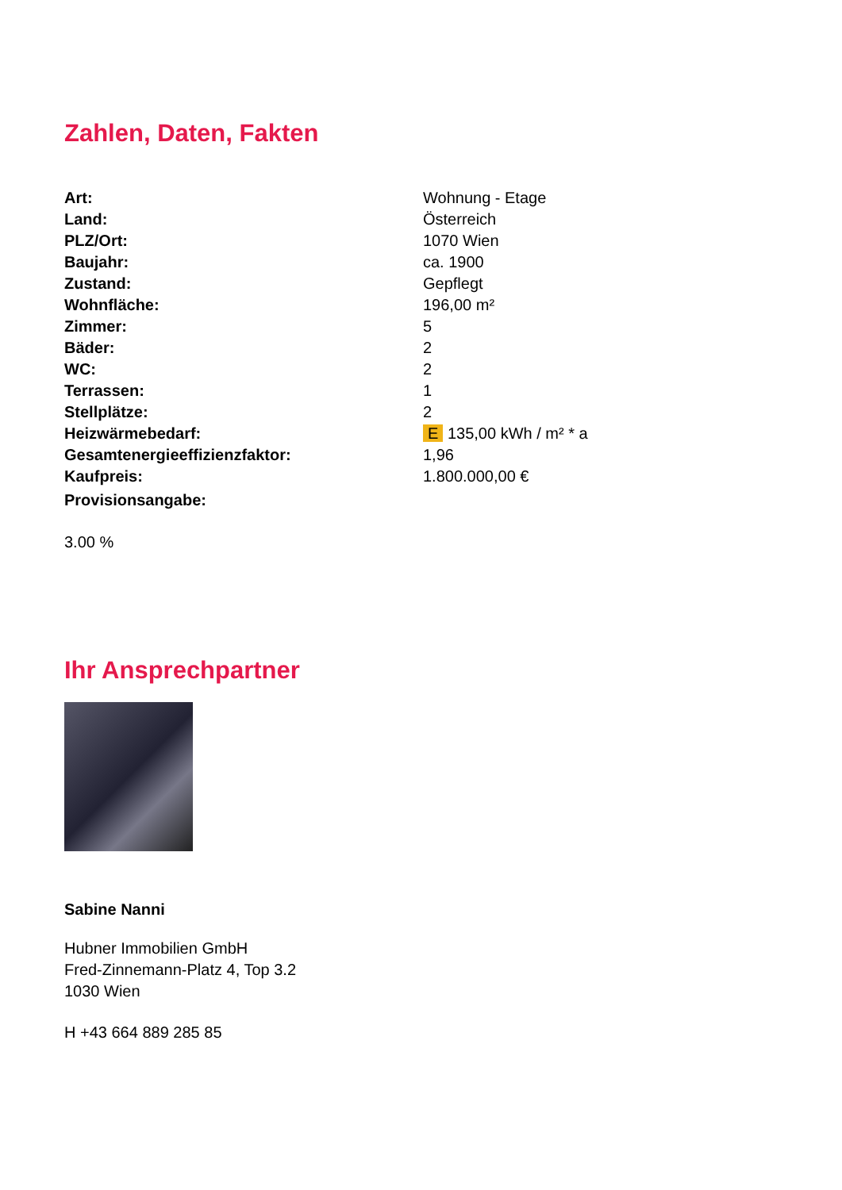Zahlen, Daten, Fakten
| Art: | Wohnung - Etage |
| Land: | Österreich |
| PLZ/Ort: | 1070 Wien |
| Baujahr: | ca. 1900 |
| Zustand: | Gepflegt |
| Wohnfläche: | 196,00 m² |
| Zimmer: | 5 |
| Bäder: | 2 |
| WC: | 2 |
| Terrassen: | 1 |
| Stellplätze: | 2 |
| Heizwärmebedarf: | E 135,00 kWh / m² * a |
| Gesamtenergieeffizienzfaktor: | 1,96 |
| Kaufpreis: | 1.800.000,00 € |
| Provisionsangabe: | |
3.00 %
Ihr Ansprechpartner
Sabine Nanni
Hubner Immobilien GmbH
Fred-Zinnemann-Platz 4, Top 3.2
1030 Wien
H +43 664 889 285 85